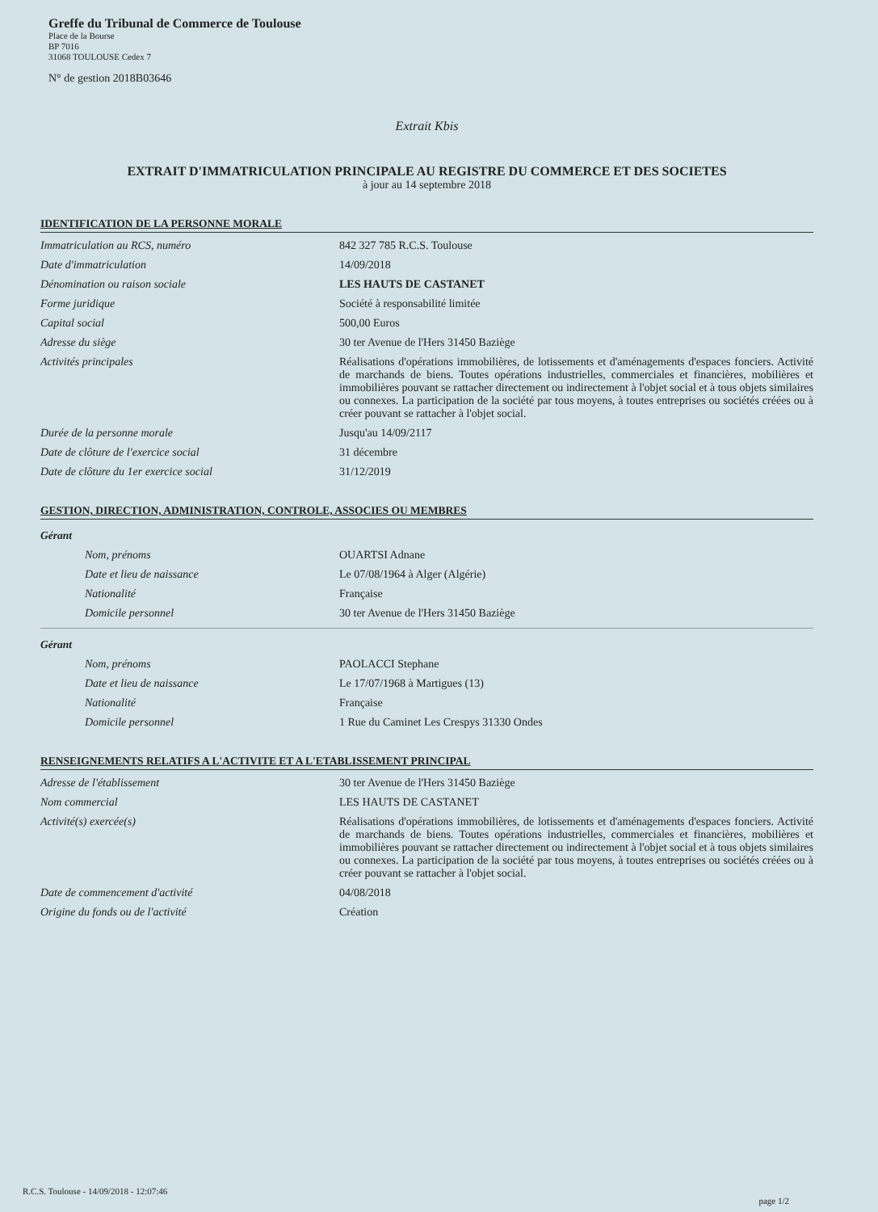Greffe du Tribunal de Commerce de Toulouse
Place de la Bourse
BP 7016
31068 TOULOUSE Cedex 7
N° de gestion 2018B03646
Extrait Kbis
EXTRAIT D'IMMATRICULATION PRINCIPALE AU REGISTRE DU COMMERCE ET DES SOCIETES
à jour au 14 septembre 2018
IDENTIFICATION DE LA PERSONNE MORALE
Immatriculation au RCS, numéro 842 327 785 R.C.S. Toulouse
Date d'immatriculation 14/09/2018
Dénomination ou raison sociale LES HAUTS DE CASTANET
Forme juridique Société à responsabilité limitée
Capital social 500,00 Euros
Adresse du siège 30 ter Avenue de l'Hers 31450 Baziège
Activités principales Réalisations d'opérations immobilières, de lotissements et d'aménagements d'espaces fonciers. Activité de marchands de biens. Toutes opérations industrielles, commerciales et financières, mobilières et immobilières pouvant se rattacher directement ou indirectement à l'objet social et à tous objets similaires ou connexes. La participation de la société par tous moyens, à toutes entreprises ou sociétés créées ou à créer pouvant se rattacher à l'objet social.
Durée de la personne morale Jusqu'au 14/09/2117
Date de clôture de l'exercice social 31 décembre
Date de clôture du 1er exercice social 31/12/2019
GESTION, DIRECTION, ADMINISTRATION, CONTROLE, ASSOCIES OU MEMBRES
Gérant
Nom, prénoms OUARTSI Adnane
Date et lieu de naissance Le 07/08/1964 à Alger (Algérie)
Nationalité Française
Domicile personnel 30 ter Avenue de l'Hers 31450 Baziège
Gérant
Nom, prénoms PAOLACCI Stephane
Date et lieu de naissance Le 17/07/1968 à Martigues (13)
Nationalité Française
Domicile personnel 1 Rue du Caminet Les Crespys 31330 Ondes
RENSEIGNEMENTS RELATIFS A L'ACTIVITE ET A L'ETABLISSEMENT PRINCIPAL
Adresse de l'établissement 30 ter Avenue de l'Hers 31450 Baziège
Nom commercial LES HAUTS DE CASTANET
Activité(s) exercée(s) Réalisations d'opérations immobilières, de lotissements et d'aménagements d'espaces fonciers. Activité de marchands de biens. Toutes opérations industrielles, commerciales et financières, mobilières et immobilières pouvant se rattacher directement ou indirectement à l'objet social et à tous objets similaires ou connexes. La participation de la société par tous moyens, à toutes entreprises ou sociétés créées ou à créer pouvant se rattacher à l'objet social.
Date de commencement d'activité 04/08/2018
Origine du fonds ou de l'activité Création
R.C.S. Toulouse - 14/09/2018 - 12:07:46
page 1/2